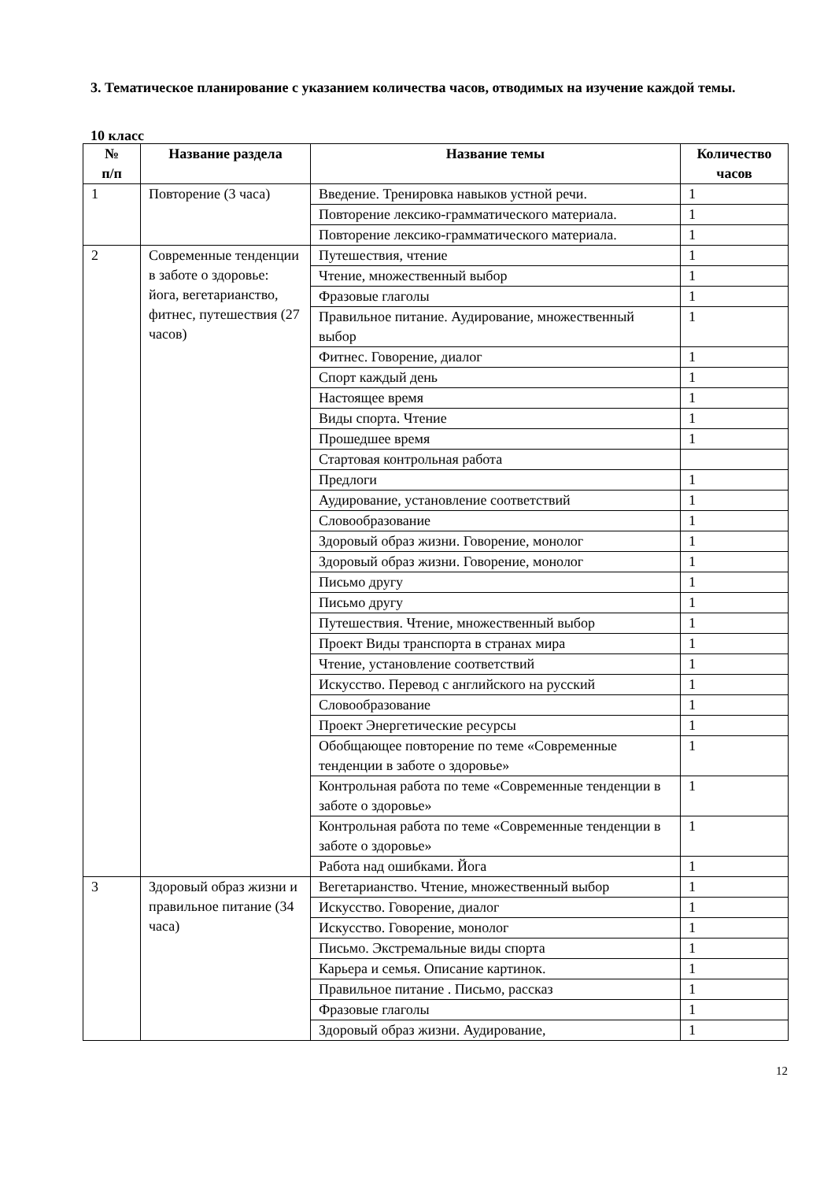3. Тематическое планирование с указанием количества часов, отводимых на изучение каждой темы.
10 класс
| № п/п | Название раздела | Название темы | Количество часов |
| --- | --- | --- | --- |
| 1 | Повторение (3 часа) | Введение. Тренировка навыков устной речи. | 1 |
| | | Повторение лексико-грамматического материала. | 1 |
| | | Повторение лексико-грамматического материала. | 1 |
| 2 | Современные тенденции в заботе о здоровье: йога, вегетарианство, фитнес, путешествия (27 часов) | Путешествия, чтение | 1 |
| | | Чтение, множественный выбор | 1 |
| | | Фразовые глаголы | 1 |
| | | Правильное питание. Аудирование, множественный выбор | 1 |
| | | Фитнес. Говорение, диалог | 1 |
| | | Спорт каждый день | 1 |
| | | Настоящее время | 1 |
| | | Виды спорта. Чтение | 1 |
| | | Прошедшее время | 1 |
| | | Стартовая контрольная работа | |
| | | Предлоги | 1 |
| | | Аудирование, установление соответствий | 1 |
| | | Словообразование | 1 |
| | | Здоровый образ жизни. Говорение, монолог | 1 |
| | | Здоровый образ жизни. Говорение, монолог | 1 |
| | | Письмо другу | 1 |
| | | Письмо другу | 1 |
| | | Путешествия. Чтение, множественный выбор | 1 |
| | | Проект Виды транспорта в странах мира | 1 |
| | | Чтение, установление соответствий | 1 |
| | | Искусство. Перевод с английского на русский | 1 |
| | | Словообразование | 1 |
| | | Проект Энергетические ресурсы | 1 |
| | | Обобщающее повторение по теме «Современные тенденции в заботе о здоровье» | 1 |
| | | Контрольная работа по теме «Современные тенденции в заботе о здоровье» | 1 |
| | | Контрольная работа по теме «Современные тенденции в заботе о здоровье» | 1 |
| | | Работа над ошибками. Йога | 1 |
| 3 | Здоровый образ жизни и правильное питание (34 часа) | Вегетарианство. Чтение, множественный выбор | 1 |
| | | Искусство. Говорение, диалог | 1 |
| | | Искусство. Говорение, монолог | 1 |
| | | Письмо. Экстремальные виды спорта | 1 |
| | | Карьера и семья. Описание картинок. | 1 |
| | | Правильное питание . Письмо, рассказ | 1 |
| | | Фразовые глаголы | 1 |
| | | Здоровый образ жизни. Аудирование, | 1 |
12